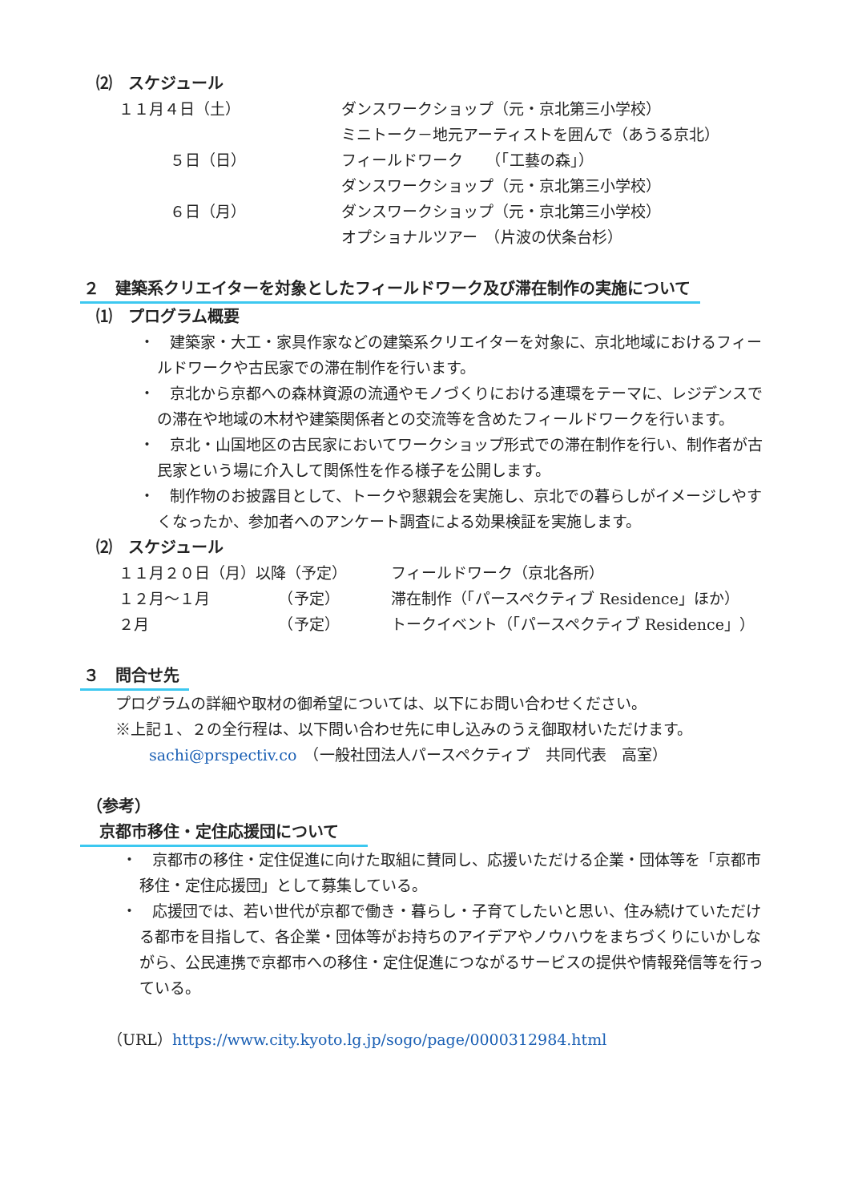⑵　スケジュール
１１月４日（土） ダンスワークショップ（元・京北第三小学校）
ミニトーク－地元アーティストを囲んで（あうる京北）
５日（日） フィールドワーク　　（「工藝の森」）
ダンスワークショップ（元・京北第三小学校）
６日（月） ダンスワークショップ（元・京北第三小学校）
オプショナルツアー　（片波の伏条台杉）
２　建築系クリエイターを対象としたフィールドワーク及び滞在制作の実施について
⑴　プログラム概要
・　建築家・大工・家具作家などの建築系クリエイターを対象に、京北地域におけるフィールドワークや古民家での滞在制作を行います。
・　京北から京都への森林資源の流通やモノづくりにおける連環をテーマに、レジデンスでの滞在や地域の木材や建築関係者との交流等を含めたフィールドワークを行います。
・　京北・山国地区の古民家においてワークショップ形式での滞在制作を行い、制作者が古民家という場に介入して関係性を作る様子を公開します。
・　制作物のお披露目として、トークや懇親会を実施し、京北での暮らしがイメージしやすくなったか、参加者へのアンケート調査による効果検証を実施します。
⑵　スケジュール
１１月２０日（月）以降（予定） フィールドワーク（京北各所）
１２月～１月　　　　　（予定） 滞在制作（「パースペクティブ Residence」ほか）
２月　　　　　　　　　（予定） トークイベント（「パースペクティブ Residence」）
３　問合せ先
プログラムの詳細や取材の御希望については、以下にお問い合わせください。
※上記１、２の全行程は、以下問い合わせ先に申し込みのうえ御取材いただけます。
sachi@prspectiv.co　（一般社団法人パースペクティブ　共同代表　高室）
（参考）
京都市移住・定住応援団について
・　京都市の移住・定住促進に向けた取組に賛同し、応援いただける企業・団体等を「京都市移住・定住応援団」として募集している。
・　応援団では、若い世代が京都で働き・暮らし・子育てしたいと思い、住み続けていただける都市を目指して、各企業・団体等がお持ちのアイデアやノウハウをまちづくりにいかしながら、公民連携で京都市への移住・定住促進につながるサービスの提供や情報発信等を行っている。
（URL）https://www.city.kyoto.lg.jp/sogo/page/0000312984.html